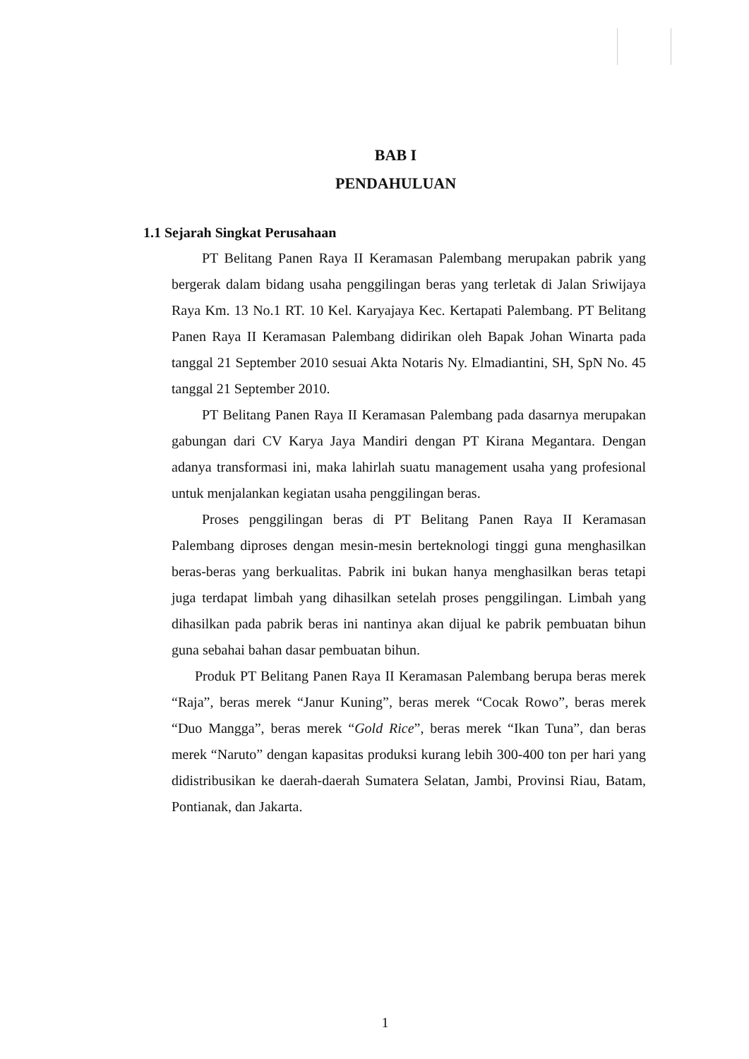BAB I
PENDAHULUAN
1.1 Sejarah Singkat Perusahaan
PT Belitang Panen Raya II Keramasan Palembang merupakan pabrik yang bergerak dalam bidang usaha penggilingan beras yang terletak di Jalan Sriwijaya Raya Km. 13 No.1 RT. 10 Kel. Karyajaya Kec. Kertapati Palembang. PT Belitang Panen Raya II Keramasan Palembang didirikan oleh Bapak Johan Winarta pada tanggal 21 September 2010 sesuai Akta Notaris Ny. Elmadiantini, SH, SpN No. 45 tanggal 21 September 2010.
PT Belitang Panen Raya II Keramasan Palembang pada dasarnya merupakan gabungan dari CV Karya Jaya Mandiri dengan PT Kirana Megantara. Dengan adanya transformasi ini, maka lahirlah suatu management usaha yang profesional untuk menjalankan kegiatan usaha penggilingan beras.
Proses penggilingan beras di PT Belitang Panen Raya II Keramasan Palembang diproses dengan mesin-mesin berteknologi tinggi guna menghasilkan beras-beras yang berkualitas. Pabrik ini bukan hanya menghasilkan beras tetapi juga terdapat limbah yang dihasilkan setelah proses penggilingan. Limbah yang dihasilkan pada pabrik beras ini nantinya akan dijual ke pabrik pembuatan bihun guna sebahai bahan dasar pembuatan bihun.
Produk PT Belitang Panen Raya II Keramasan Palembang berupa beras merek “Raja”, beras merek “Janur Kuning”, beras merek “Cocak Rowo”, beras merek “Duo Mangga”, beras merek “Gold Rice”, beras merek “Ikan Tuna”, dan beras merek “Naruto” dengan kapasitas produksi kurang lebih 300-400 ton per hari yang didistribusikan ke daerah-daerah Sumatera Selatan, Jambi, Provinsi Riau, Batam, Pontianak, dan Jakarta.
1